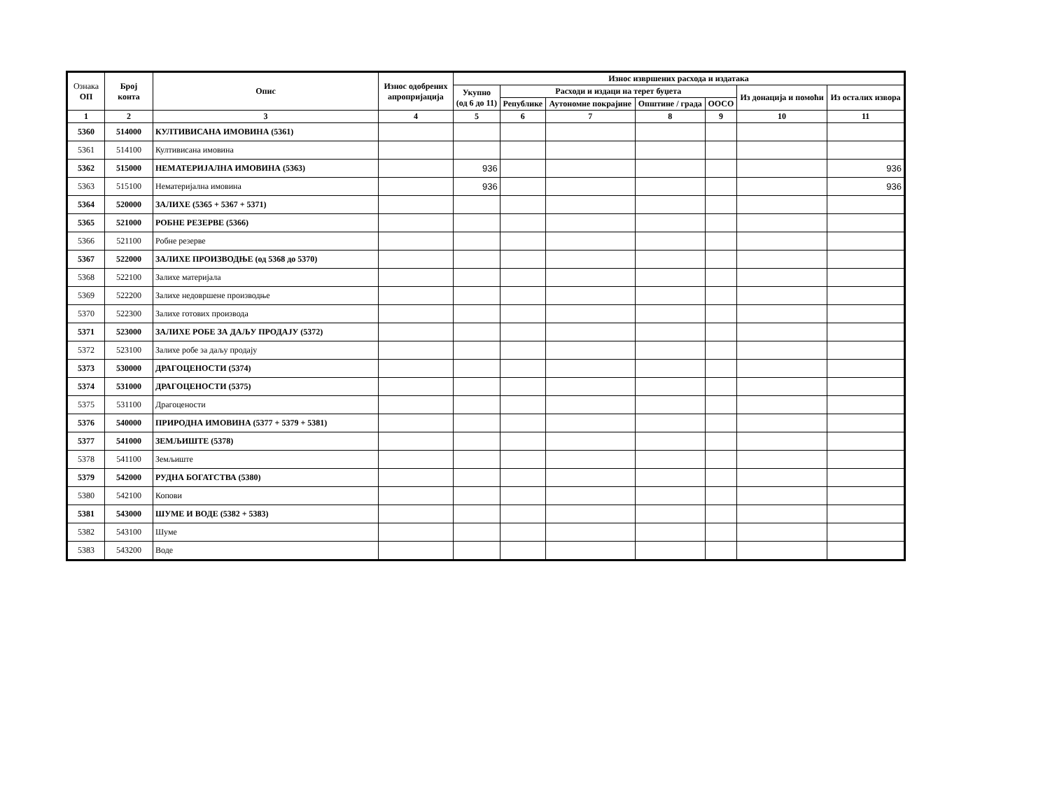| Ознака ОП | Број конта | Опис | Износ одобрених апропријација | Износ извршених расхода и издатака | | | | | | |
| --- | --- | --- | --- | --- | --- | --- | --- | --- | --- | --- |
| | | | | Укупно (од 6 до 11) | Расходи и издаци на терет буџета | | | | Из донација и помоћи | Из осталих извора |
| | | | | | Републике | Аутономне покрајине | Општине / града | ООСО | | |
| 1 | 2 | 3 | 4 | 5 | 6 | 7 | 8 | 9 | 10 | 11 |
| 5360 | 514000 | КУЛТИВИСАНА ИМОВИНА (5361) | | | | | | | | |
| 5361 | 514100 | Култивисана имовина | | | | | | | | |
| 5362 | 515000 | НЕМАТЕРИЈАЛНА ИМОВИНА (5363) | | 936 | | | | | | 936 |
| 5363 | 515100 | Нематеријална имовина | | 936 | | | | | | 936 |
| 5364 | 520000 | ЗАЛИХЕ (5365 + 5367 + 5371) | | | | | | | | |
| 5365 | 521000 | РОБНЕ РЕЗЕРВЕ (5366) | | | | | | | | |
| 5366 | 521100 | Робне резерве | | | | | | | | |
| 5367 | 522000 | ЗАЛИХЕ ПРОИЗВОДЊЕ (од 5368 до 5370) | | | | | | | | |
| 5368 | 522100 | Залихе материјала | | | | | | | | |
| 5369 | 522200 | Залихе недовршене производње | | | | | | | | |
| 5370 | 522300 | Залихе готових производа | | | | | | | | |
| 5371 | 523000 | ЗАЛИХЕ РОБЕ ЗА ДАЉУ ПРОДАЈУ (5372) | | | | | | | | |
| 5372 | 523100 | Залихе робе за даљу продају | | | | | | | | |
| 5373 | 530000 | ДРАГОЦЕНОСТИ (5374) | | | | | | | | |
| 5374 | 531000 | ДРАГОЦЕНОСТИ (5375) | | | | | | | | |
| 5375 | 531100 | Драгоцености | | | | | | | | |
| 5376 | 540000 | ПРИРОДНА ИМОВИНА (5377 + 5379 + 5381) | | | | | | | | |
| 5377 | 541000 | ЗЕМЉИШТЕ (5378) | | | | | | | | |
| 5378 | 541100 | Земљиште | | | | | | | | |
| 5379 | 542000 | РУДНА БОГАТСТВА (5380) | | | | | | | | |
| 5380 | 542100 | Копови | | | | | | | | |
| 5381 | 543000 | ШУМЕ И ВОДЕ (5382 + 5383) | | | | | | | | |
| 5382 | 543100 | Шуме | | | | | | | | |
| 5383 | 543200 | Воде | | | | | | | | |